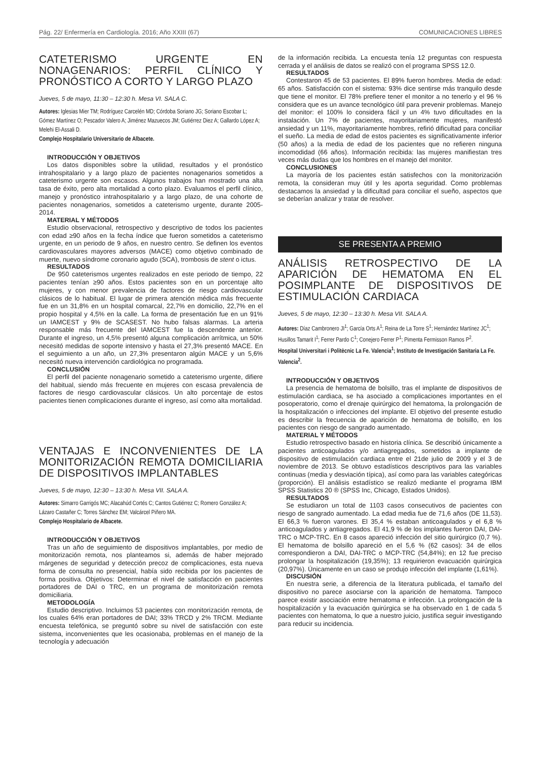Pág. 22/ Enfermería en Cardiología. 2016; Año XXIII (67) COMUNICACIONES LIBRES
CATETERISMO URGENTE EN NONAGENARIOS: PERFIL CLÍNICO Y PRONÓSTICO A CORTO Y LARGO PLAZO
Jueves, 5 de mayo, 11:30 – 12:30 h. Mesa VI. SALA C.
Autores: Iglesias Mier TM; Rodríguez Carcelén MD; Córdoba Soriano JG; Soriano Escobar L; Gómez Martínez O; Pescador Valero A; Jiménez Mazuecos JM; Gutiérrez Diez A; Gallardo López A; Melehi El-Assali D.
Complejo Hospitalario Universitario de Albacete.
INTRODUCCIÓN Y OBJETIVOS
Los datos disponibles sobre la utilidad, resultados y el pronóstico intrahospitalario y a largo plazo de pacientes nonagenarios sometidos a cateterismo urgente son escasos. Algunos trabajos han mostrado una alta tasa de éxito, pero alta mortalidad a corto plazo. Evaluamos el perfil clínico, manejo y pronóstico intrahospitalario y a largo plazo, de una cohorte de pacientes nonagenarios, sometidos a cateterismo urgente, durante 2005-2014.
MATERIAL Y MÉTODOS
Estudio observacional, retrospectivo y descriptivo de todos los pacientes con edad ≥90 años en la fecha índice que fueron sometidos a cateterismo urgente, en un periodo de 9 años, en nuestro centro. Se definen los eventos cardiovasculares mayores adversos (MACE) como objetivo combinado de muerte, nuevo síndrome coronario agudo (SCA), trombosis de stent o ictus.
RESULTADOS
De 950 cateterismos urgentes realizados en este periodo de tiempo, 22 pacientes tenían ≥90 años. Estos pacientes son en un porcentaje alto mujeres, y con menor prevalencia de factores de riesgo cardiovascular clásicos de lo habitual. El lugar de primera atención médica más frecuente fue en un 31,8% en un hospital comarcal, 22,7% en domicilio, 22,7% en el propio hospital y 4,5% en la calle. La forma de presentación fue en un 91% un IAMCEST y 9% de SCASEST. No hubo falsas alarmas. La arteria responsable más frecuente del IAMCEST fue la descendente anterior. Durante el ingreso, un 4,5% presentó alguna complicación arrítmica, un 50% necesitó medidas de soporte intensivo y hasta el 27,3% presentó MACE. En el seguimiento a un año, un 27,3% presentaron algún MACE y un 5,6% necesitó nueva intervención cardiológica no programada.
CONCLUSIÓN
El perfil del paciente nonagenario sometido a cateterismo urgente, difiere del habitual, siendo más frecuente en mujeres con escasa prevalencia de factores de riesgo cardiovascular clásicos. Un alto porcentaje de estos pacientes tienen complicaciones durante el ingreso, así como alta mortalidad.
VENTAJAS E INCONVENIENTES DE LA MONITORIZACIÓN REMOTA DOMICILIARIA DE DISPOSITIVOS IMPLANTABLES
Jueves, 5 de mayo, 12:30 – 13:30 h. Mesa VII. SALA A.
Autores: Simarro Garrigós MC; Alacahúd Cortés C; Cantos Gutiérrez C; Romero González A; Lázaro Castañer C; Torres Sánchez EM; Valcárcel Piñero MA.
Complejo Hospitalario de Albacete.
INTRODUCCIÓN Y OBJETIVOS
Tras un año de seguimiento de dispositivos implantables, por medio de monitorización remota, nos planteamos si, además de haber mejorado márgenes de seguridad y detección precoz de complicaciones, esta nueva forma de consulta no presencial, había sido recibida por los pacientes de forma positiva. Objetivos: Determinar el nivel de satisfacción en pacientes portadores de DAI o TRC, en un programa de monitorización remota domiciliaria.
METODOLOGÍA
Estudio descriptivo. Incluimos 53 pacientes con monitorización remota, de los cuales 64% eran portadores de DAI; 33% TRCD y 2% TRCM. Mediante encuesta telefónica, se preguntó sobre su nivel de satisfacción con este sistema, inconvenientes que les ocasionaba, problemas en el manejo de la tecnología y adecuación
de la información recibida. La encuesta tenía 12 preguntas con respuesta cerrada y el análisis de datos se realizó con el programa SPSS 12.0.
RESULTADOS
Contestaron 45 de 53 pacientes. El 89% fueron hombres. Media de edad: 65 años. Satisfacción con el sistema: 93% dice sentirse más tranquilo desde que tiene el monitor. El 78% prefiere tener el monitor a no tenerlo y el 96 % considera que es un avance tecnológico útil para prevenir problemas. Manejo del monitor: el 100% lo considera fácil y un 4% tuvo dificultades en la instalación. Un 7% de pacientes, mayoritariamente mujeres, manifestó ansiedad y un 11%, mayoritariamente hombres, refirió dificultad para conciliar el sueño. La media de edad de estos pacientes es significativamente inferior (50 años) a la media de edad de los pacientes que no refieren ninguna incomodidad (66 años). Información recibida: las mujeres manifiestan tres veces más dudas que los hombres en el manejo del monitor.
CONCLUSIONES
La mayoría de los pacientes están satisfechos con la monitorización remota, la consideran muy útil y les aporta seguridad. Como problemas destacamos la ansiedad y la dificultad para conciliar el sueño, aspectos que se deberían analizar y tratar de resolver.
SE PRESENTA A PREMIO
ANÁLISIS RETROSPECTIVO DE LA APARICIÓN DE HEMATOMA EN EL POSIMPLANTE DE DISPOSITIVOS DE ESTIMULACIÓN CARDIACA
Jueves, 5 de mayo, 12:30 – 13:30 h. Mesa VII. SALA A.
Autores: Díaz Cambronero JI<sup>1</sup>; García Orts A<sup>1</sup>; Reina de La Torre S<sup>1</sup>; Hernández Martínez JC<sup>1</sup>; Husillos Tamarit I<sup>1</sup>; Ferrer Pardo C<sup>1</sup>; Conejero Ferrer P<sup>1</sup>; Pimenta Fermisson Ramos P<sup>2</sup>.
Hospital Universitari i Politècnic La Fe. Valencia<sup>1</sup>; Instituto de Investigación Sanitaria La Fe. Valencia<sup>2</sup>.
INTRODUCCIÓN Y OBJETIVOS
La presencia de hematoma de bolsillo, tras el implante de dispositivos de estimulación cardiaca, se ha asociado a complicaciones importantes en el posoperatorio, como el drenaje quirúrgico del hematoma, la prolongación de la hospitalización o infecciones del implante. El objetivo del presente estudio es describir la frecuencia de aparición de hematoma de bolsillo, en los pacientes con riesgo de sangrado aumentado.
MATERIAL Y MÉTODOS
Estudio retrospectivo basado en historia clínica. Se describió únicamente a pacientes anticoagulados y/o antiagregados, sometidos a implante de dispositivo de estimulación cardiaca entre el 21de julio de 2009 y el 3 de noviembre de 2013. Se obtuvo estadísticos descriptivos para las variables continuas (media y desviación típica), así como para las variables categóricas (proporción). El análisis estadístico se realizó mediante el programa IBM SPSS Statistics 20 ® (SPSS Inc, Chicago, Estados Unidos).
RESULTADOS
Se estudiaron un total de 1103 casos consecutivos de pacientes con riesgo de sangrado aumentado. La edad media fue de 71,6 años (DE 11,53). El 66,3 % fueron varones. El 35,4 % estaban anticoagulados y el 6,8 % anticoagulados y antiagregados. El 41,9 % de los implantes fueron DAI, DAI-TRC o MCP-TRC. En 8 casos apareció infección del sitio quirúrgico (0,7 %). El hematoma de bolsillo apareció en el 5,6 % (62 casos): 34 de ellos correspondieron a DAI, DAI-TRC o MCP-TRC (54,84%); en 12 fue preciso prolongar la hospitalización (19,35%); 13 requirieron evacuación quirúrgica (20,97%). Únicamente en un caso se produjo infección del implante (1,61%).
DISCUSIÓN
En nuestra serie, a diferencia de la literatura publicada, el tamaño del dispositivo no parece asociarse con la aparición de hematoma. Tampoco parece existir asociación entre hematoma e infección. La prolongación de la hospitalización y la evacuación quirúrgica se ha observado en 1 de cada 5 pacientes con hematoma, lo que a nuestro juicio, justifica seguir investigando para reducir su incidencia.